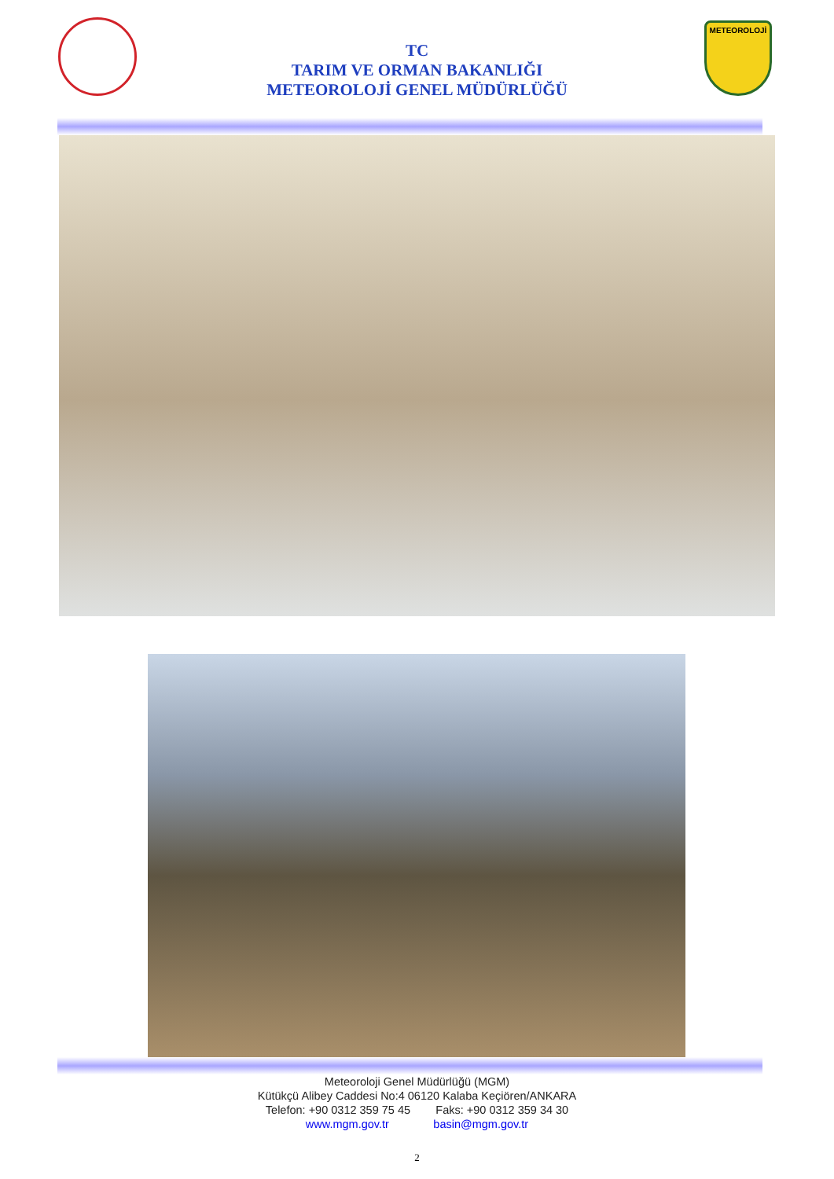METEOROLOJİ
TC
TARIM VE ORMAN BAKANLIĞI
METEOROLOJİ GENEL MÜDÜRLÜĞÜ
Meteoroloji Genel Müdürlüğü (MGM)
Kütükçü Alibey Caddesi No:4 06120 Kalaba Keçiören/ANKARA
Telefon: +90 0312 359 75 45 Faks: +90 0312 359 34 30
www.mgm.gov.tr basin@mgm.gov.tr
2